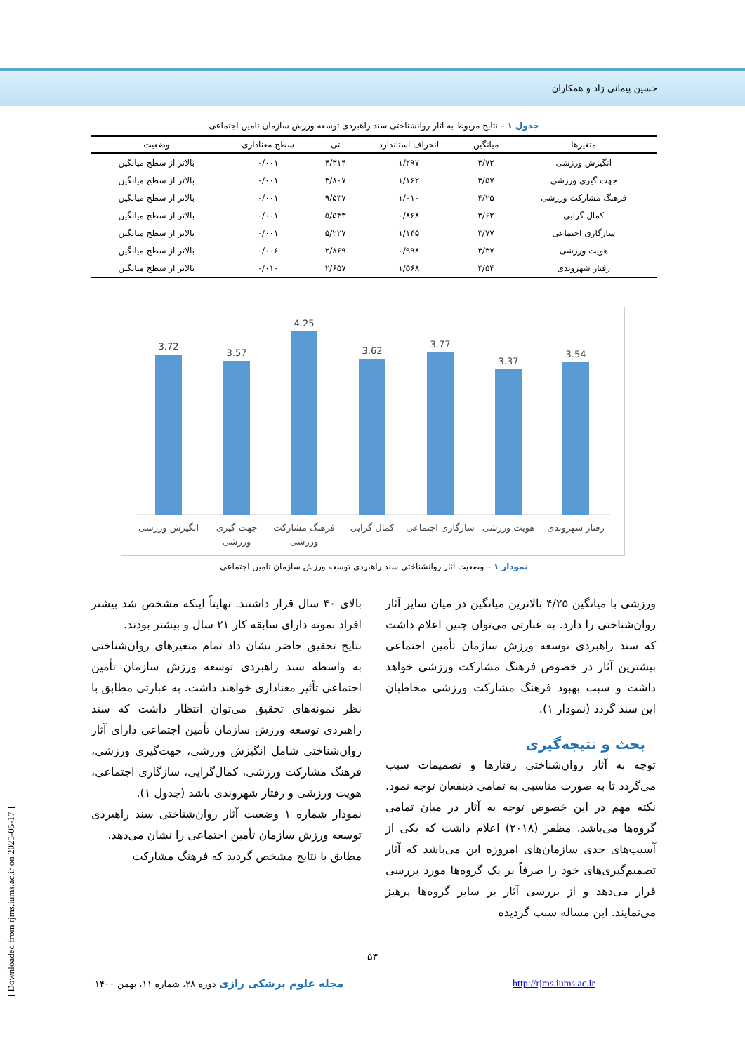حسین پیمانی زاد و همکاران
جدول ۱ – نتایج مربوط به آثار روانشناختی سند راهبردی توسعه ورزش سازمان تامین اجتماعی
| متغیرها | میانگین | انحراف استاندارد | تی | سطح معناداری | وضعیت |
| --- | --- | --- | --- | --- | --- |
| انگیزش ورزشی | ۳/۷۲ | ۱/۲۹۷ | ۴/۳۱۴ | ۰/۰۰۱ | بالاتر از سطح میانگین |
| جهت گیری ورزشی | ۳/۵۷ | ۱/۱۶۲ | ۳/۸۰۷ | ۰/۰۰۱ | بالاتر از سطح میانگین |
| فرهنگ مشارکت ورزشی | ۴/۲۵ | ۱/۰۱۰ | ۹/۵۳۷ | ۰/۰۰۱ | بالاتر از سطح میانگین |
| کمال گرایی | ۳/۶۲ | ۰/۸۶۸ | ۵/۵۴۳ | ۰/۰۰۱ | بالاتر از سطح میانگین |
| سازگاری اجتماعی | ۳/۷۷ | ۱/۱۴۵ | ۵/۲۲۷ | ۰/۰۰۱ | بالاتر از سطح میانگین |
| هویت ورزشی | ۳/۳۷ | ۰/۹۹۸ | ۲/۸۶۹ | ۰/۰۰۶ | بالاتر از سطح میانگین |
| رفتار شهروندی | ۳/۵۴ | ۱/۵۶۸ | ۲/۶۵۷ | ۰/۰۱۰ | بالاتر از سطح میانگین |
3.72
3.57
4.25
3.62
3.77
3.37
3.54
انگیزش ورزشی
جهت گیری
ورزشی
فرهنگ مشارکت
ورزشی
کمال گرایی
سازگاری اجتماعی
هویت ورزشی
رفتار شهروندی
نمودار ۱ – وضعیت آثار روانشناختی سند راهبردی توسعه ورزش سازمان تامین اجتماعی
بالای ۴۰ سال قرار داشتند. نهایتاً اینکه مشخص شد بیشتر افراد نمونه دارای سابقه کار ۲۱ سال و بیشتر بودند.
نتایج تحقیق حاضر نشان داد تمام متغیرهای روان‌شناختی به واسطه سند راهبردی توسعه ورزش سازمان تأمین اجتماعی تأثیر معناداری خواهند داشت. به عبارتی مطابق با نظر نمونه‌های تحقیق می‌توان انتظار داشت که سند راهبردی توسعه ورزش سازمان تأمین اجتماعی دارای آثار روان‌شناختی شامل انگیزش ورزشی، جهت‌گیری ورزشی، فرهنگ مشارکت ورزشی، کمال‌گرایی، سازگاری اجتماعی، هویت ورزشی و رفتار شهروندی باشد (جدول ۱).
نمودار شماره ۱ وضعیت آثار روان‌شناختی سند راهبردی توسعه ورزش سازمان تأمین اجتماعی را نشان می‌دهد.
مطابق با نتایج مشخص گردید که فرهنگ مشارکت
ورزشی با میانگین ۴/۲۵ بالاترین میانگین در میان سایر آثار روان‌شناختی را دارد. به عبارتی می‌توان چنین اعلام داشت که سند راهبردی توسعه ورزش سازمان تأمین اجتماعی بیشترین آثار در خصوص فرهنگ مشارکت ورزشی خواهد داشت و سبب بهبود فرهنگ مشارکت ورزشی مخاطبان این سند گردد (نمودار ۱).
بحث و نتیجه‌گیری
توجه به آثار روان‌شناختی رفتارها و تصمیمات سبب می‌گردد تا به صورت مناسبی به تمامی ذینفعان توجه نمود. نکته مهم در این خصوص توجه به آثار در میان تمامی گروه‌ها می‌باشد. مظفر (۲۰۱۸) اعلام داشت که یکی از آسیب‌های جدی سازمان‌های امروزه این می‌باشد که آثار تصمیم‌گیری‌های خود را صرفاً بر یک گروه‌ها مورد بررسی قرار می‌دهد و از بررسی آثار بر سایر گروه‌ها پرهیز می‌نمایند. این مساله سبب گردیده
۵۳
مجله علوم پزشکی رازی دوره ۲۸، شماره ۱۱، بهمن ۱۴۰۰
http://rjms.iums.ac.ir
[ Downloaded from rjms.iums.ac.ir on 2025-05-17 ]